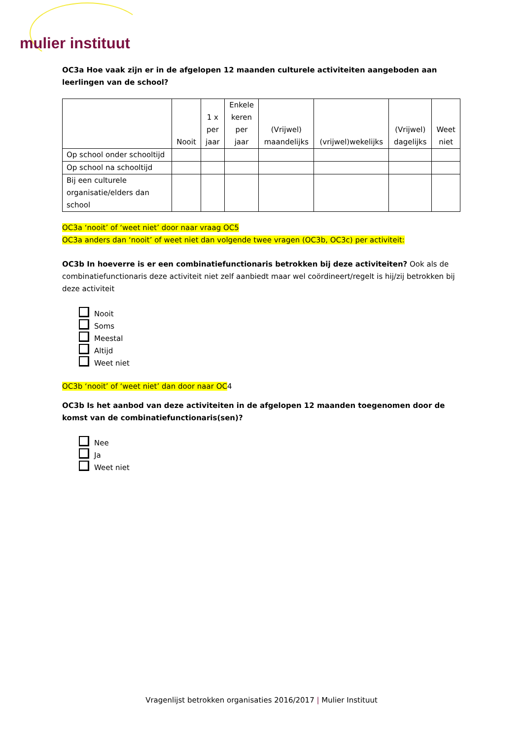mulier instituut
OC3a Hoe vaak zijn er in de afgelopen 12 maanden culturele activiteiten aangeboden aan leerlingen van de school?
| | Nooit | 1 x per jaar | Enkele keren per jaar | (Vrijwel) maandelijks | (vrijwel)wekelijks | (Vrijwel) dagelijks | Weet niet |
| --- | --- | --- | --- | --- | --- | --- | --- |
| Op school onder schooltijd | | | | | | | |
| Op school na schooltijd | | | | | | | |
| Bij een culturele organisatie/elders dan school | | | | | | | |
OC3a ‘nooit’ of ‘weet niet’ door naar vraag OC5
OC3a anders dan ‘nooit’ of weet niet dan volgende twee vragen (OC3b, OC3c) per activiteit:
OC3b In hoeverre is er een combinatiefunctionaris betrokken bij deze activiteiten? Ook als de combinatiefunctionaris deze activiteit niet zelf aanbiedt maar wel coördineert/regelt is hij/zij betrokken bij deze activiteit
Nooit
Soms
Meestal
Altijd
Weet niet
OC3b ‘nooit’ of ‘weet niet’ dan door naar OC4
OC3b Is het aanbod van deze activiteiten in de afgelopen 12 maanden toegenomen door de komst van de combinatiefunctionaris(sen)?
Nee
Ja
Weet niet
Vragenlijst betrokken organisaties 2016/2017 | Mulier Instituut